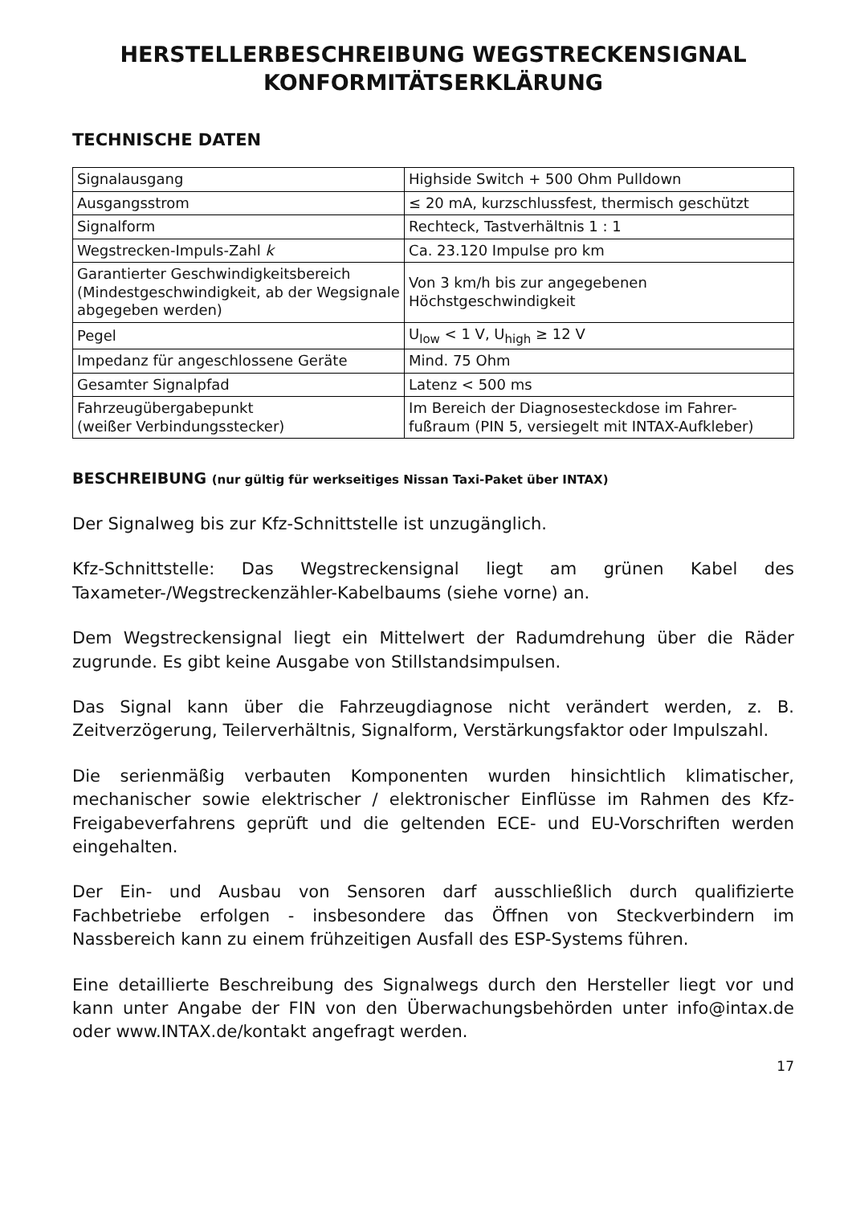HERSTELLERBESCHREIBUNG WEGSTRECKENSIGNAL
KONFORMITÄTSERKLÄRUNG
TECHNISCHE DATEN
| Signalausgang | Highside Switch + 500 Ohm Pulldown |
| Ausgangsstrom | ≤ 20 mA, kurzschlussfest, thermisch geschützt |
| Signalform | Rechteck, Tastverhältnis 1 : 1 |
| Wegstrecken-Impuls-Zahl k | Ca. 23.120 Impulse pro km |
| Garantierter Geschwindigkeitsbereich (Mindestgeschwindigkeit, ab der Wegsignale abgegeben werden) | Von 3 km/h bis zur angegebenen Höchstgeschwindigkeit |
| Pegel | U<sub>low</sub> < 1 V, U<sub>high</sub> ≥ 12 V |
| Impedanz für angeschlossene Geräte | Mind. 75 Ohm |
| Gesamter Signalpfad | Latenz < 500 ms |
| Fahrzeugübergabepunkt (weißer Verbindungsstecker) | Im Bereich der Diagnosesteckdose im Fahrer-fußraum (PIN 5, versiegelt mit INTAX-Aufkleber) |
BESCHREIBUNG (nur gültig für werkseitiges Nissan Taxi-Paket über INTAX)
Der Signalweg bis zur Kfz-Schnittstelle ist unzugänglich.
Kfz-Schnittstelle: Das Wegstreckensignal liegt am grünen Kabel des Taxameter-/Wegstreckenzähler-Kabelbaums (siehe vorne) an.
Dem Wegstreckensignal liegt ein Mittelwert der Radumdrehung über die Räder zugrunde. Es gibt keine Ausgabe von Stillstandsimpulsen.
Das Signal kann über die Fahrzeugdiagnose nicht verändert werden, z. B. Zeitverzögerung, Teilerverhältnis, Signalform, Verstärkungsfaktor oder Impulszahl.
Die serienmäßig verbauten Komponenten wurden hinsichtlich klimatischer, mechanischer sowie elektrischer / elektronischer Einflüsse im Rahmen des Kfz-Freigabeverfahrens geprüft und die geltenden ECE- und EU-Vorschriften werden eingehalten.
Der Ein- und Ausbau von Sensoren darf ausschließlich durch qualifizierte Fachbetriebe erfolgen - insbesondere das Öffnen von Steckverbindern im Nassbereich kann zu einem frühzeitigen Ausfall des ESP-Systems führen.
Eine detaillierte Beschreibung des Signalwegs durch den Hersteller liegt vor und kann unter Angabe der FIN von den Überwachungsbehörden unter info@intax.de oder www.INTAX.de/kontakt angefragt werden.
17